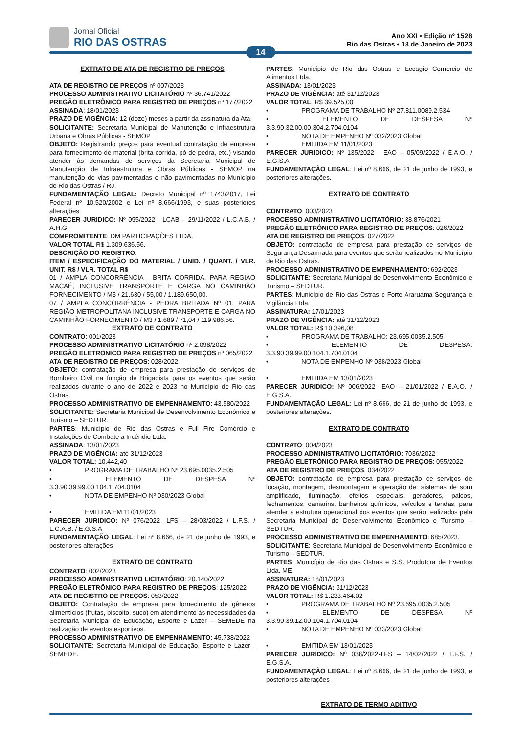Jornal Oficial
RIO DAS OSTRAS
Ano XXI • Edição nº 1528
Rio das Ostras • 18 de Janeiro de 2023
14
EXTRATO DE ATA DE REGISTRO DE PREÇOS
ATA DE REGISTRO DE PREÇOS nº 007/2023
PROCESSO ADMINISTRATIVO LICITATÓRIO nº 36.741/2022
PREGÃO ELETRÔNICO PARA REGISTRO DE PREÇOS nº 177/2022
ASSINADA: 18/01/2023
PRAZO DE VIGÊNCIA: 12 (doze) meses a partir da assinatura da Ata.
SOLICITANTE: Secretaria Municipal de Manutenção e Infraestrutura Urbana e Obras Públicas - SEMOP
OBJETO: Registrando preços para eventual contratação de empresa para fornecimento de material (brita corrida, pó de pedra, etc.) visando atender às demandas de serviços da Secretaria Municipal de Manutenção de Infraestrutura e Obras Públicas - SEMOP na manutenção de vias pavimentadas e não pavimentadas no Município de Rio das Ostras / RJ.
FUNDAMENTAÇÃO LEGAL: Decreto Municipal nº 1743/2017, Lei Federal nº 10.520/2002 e Lei nº 8.666/1993, e suas posteriores alterações.
PARECER JURIDICO: Nº 095/2022 - LCAB – 29/11/2022 / L.C.A.B. / A.H.G.
COMPROMITENTE: DM PARTICIPAÇÕES LTDA.
VALOR TOTAL R$ 1.309.636.56.
DESCRIÇÃO DO REGISTRO:
ITEM / ESPECIFICAÇÃO DO MATERIAL / UNID. / QUANT. / VLR. UNIT. R$ / VLR. TOTAL R$
01 / AMPLA CONCORRÊNCIA - BRITA CORRIDA, PARA REGIÃO MACAÉ, INCLUSIVE TRANSPORTE E CARGA NO CAMINHÃO FORNECIMENTO / M3 / 21.630 / 55,00 / 1.189.650,00.
07 / AMPLA CONCORRÊNCIA - PEDRA BRITADA Nº 01, PARA REGIÃO METROPOLITANA INCLUSIVE TRANSPORTE E CARGA NO CAMINHÃO FORNECIMENTO / M3 / 1.689 / 71,04 / 119.986,56.
EXTRATO DE CONTRATO
CONTRATO: 001/2023
PROCESSO ADMINISTRATIVO LICITATÓRIO nº 2.098/2022
PREGÃO ELETRONICO PARA REGISTRO DE PREÇOS nº 065/2022
ATA DE REGISTRO DE PREÇOS: 028/2022
OBJETO: contratação de empresa para prestação de serviços de Bombeiro Civil na função de Brigadista para os eventos que serão realizados durante o ano de 2022 e 2023 no Município de Rio das Ostras.
PROCESSO ADMINISTRATIVO DE EMPENHAMENTO: 43.580/2022
SOLICITANTE: Secretaria Municipal de Desenvolvimento Econômico e Turismo – SEDTUR.
PARTES: Município de Rio das Ostras e Full Fire Comércio e Instalações de Combate a Incêndio Ltda.
ASSINADA: 13/01/2023
PRAZO DE VIGÊNCIA: até 31/12/2023
VALOR TOTAL: 10.442,40
• PROGRAMA DE TRABALHO Nº 23.695.0035.2.505
• ELEMENTO DE DESPESA Nº 3.3.90.39.99.00.104.1.704.0104
• NOTA DE EMPENHO Nº 030/2023 Global
• EMITIDA EM 11/01/2023
PARECER JURIDICO: Nº 076/2022- LFS – 28/03/2022 / L.F.S. / L.C.A.B. / E.G.S.A
FUNDAMENTAÇÃO LEGAL: Lei nº 8.666, de 21 de junho de 1993, e posteriores alterações
EXTRATO DE CONTRATO
CONTRATO: 002/2023
PROCESSO ADMINISTRATIVO LICITATÓRIO: 20.140/2022
PREGÃO ELETRÔNICO PARA REGISTRO DE PREÇOS: 125/2022
ATA DE REGISTRO DE PREÇOS: 053/2022
OBJETO: Contratação de empresa para fornecimento de gêneros alimentícios (frutas, biscoito, suco) em atendimento às necessidades da Secretaria Municipal de Educação, Esporte e Lazer – SEMEDE na realização de eventos esportivos.
PROCESSO ADMINISTRATIVO DE EMPENHAMENTO: 45.738/2022
SOLICITANTE: Secretaria Municipal de Educação, Esporte e Lazer - SEMEDE.
PARTES: Município de Rio das Ostras e Eccagio Comercio de Alimentos Ltda.
ASSINADA: 13/01/2023
PRAZO DE VIGÊNCIA: até 31/12/2023
VALOR TOTAL: R$ 39.525,00
• PROGRAMA DE TRABALHO Nº 27.811.0089.2.534
• ELEMENTO DE DESPESA Nº 3.3.90.32.00.00.304.2.704.0104
• NOTA DE EMPENHO Nº 032/2023 Global
• EMITIDA EM 11/01/2023
PARECER JURIDICO: Nº 135/2022 - EAO – 05/09/2022 / E.A.O. / E.G.S.A
FUNDAMENTAÇÃO LEGAL: Lei nº 8.666, de 21 de junho de 1993, e posteriores alterações.
EXTRATO DE CONTRATO
CONTRATO: 003/2023
PROCESSO ADMINISTRATIVO LICITATÓRIO: 38.876/2021
PREGÃO ELETRÔNICO PARA REGISTRO DE PREÇOS: 026/2022
ATA DE REGISTRO DE PREÇOS: 027/2022
OBJETO: contratação de empresa para prestação de serviços de Segurança Desarmada para eventos que serão realizados no Município de Rio das Ostras.
PROCESSO ADMINISTRATIVO DE EMPENHAMENTO: 692/2023
SOLICITANTE: Secretaria Municipal de Desenvolvimento Econômico e Turismo – SEDTUR.
PARTES: Município de Rio das Ostras e Forte Araruama Segurança e Vigilância Ltda.
ASSINATURA: 17/01/2023
PRAZO DE VIGÊNCIA: até 31/12/2023
VALOR TOTAL: R$ 10.396,08
• PROGRAMA DE TRABALHO: 23.695.0035.2.505
• ELEMENTO DE DESPESA: 3.3.90.39.99.00.104.1.704.0104
• NOTA DE EMPENHO Nº 038/2023 Global
• EMITIDA EM 13/01/2023
PARECER JURIDICO: Nº 006/2022- EAO – 21/01/2022 / E.A.O. / E.G.S.A.
FUNDAMENTAÇÃO LEGAL: Lei nº 8.666, de 21 de junho de 1993, e posteriores alterações.
EXTRATO DE CONTRATO
CONTRATO: 004/2023
PROCESSO ADMINISTRATIVO LICITATÓRIO: 7036/2022
PREGÃO ELETRÔNICO PARA REGISTRO DE PREÇOS: 055/2022
ATA DE REGISTRO DE PREÇOS: 034/2022
OBJETO: contratação de empresa para prestação de serviços de locação, montagem, desmontagem e operação de: sistemas de som amplificado, iluminação, efeitos especiais, geradores, palcos, fechamentos, camarins, banheiros químicos, veículos e tendas, para atender a estrutura operacional dos eventos que serão realizados pela Secretaria Municipal de Desenvolvimento Econômico e Turismo – SEDTUR.
PROCESSO ADMINISTRATIVO DE EMPENHAMENTO: 685/2023.
SOLICITANTE: Secretaria Municipal de Desenvolvimento Econômico e Turismo – SEDTUR.
PARTES: Município de Rio das Ostras e S.S. Produtora de Eventos Ltda. ME.
ASSINATURA: 18/01/2023
PRAZO DE VIGÊNCIA: 31/12/2023
VALOR TOTAL: R$ 1.233.464.02
• PROGRAMA DE TRABALHO Nº 23.695.0035.2.505
• ELEMENTO DE DESPESA Nº 3.3.90.39.12.00.104.1.704.0104
• NOTA DE EMPENHO Nº 033/2023 Global
• EMITIDA EM 13/01/2023
PARECER JURIDICO: Nº 038/2022-LFS – 14/02/2022 / L.F.S. / E.G.S.A.
FUNDAMENTAÇÃO LEGAL: Lei nº 8.666, de 21 de junho de 1993, e posteriores alterações
EXTRATO DE TERMO ADITIVO